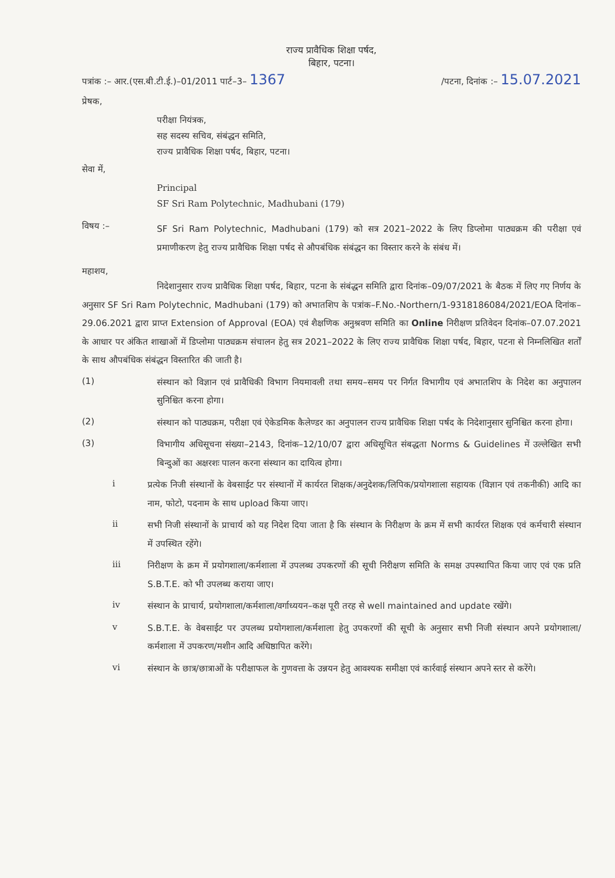राज्य प्रावैधिक शिक्षा पर्षद,
बिहार, पटना।
पत्रांक :– आर.(एस.बी.टी.ई.)–01/2011 पार्ट–3– 1367 /पटना, दिनांक :– 15.07.2021
प्रेषक,
परीक्षा नियंत्रक,
सह सदस्य सचिव, संबंद्धन समिति,
राज्य प्रावैधिक शिक्षा पर्षद, बिहार, पटना।
सेवा में,
Principal
SF Sri Ram Polytechnic, Madhubani (179)
विषय :–
SF Sri Ram Polytechnic, Madhubani (179) को सत्र 2021–2022 के लिए डिप्लोमा पाठ्यक्रम की परीक्षा एवं प्रमाणीकरण हेतु राज्य प्रावैधिक शिक्षा पर्षद से औपबंधिक संबंद्धन का विस्तार करने के संबंध में।
महाशय,
निदेशानुसार राज्य प्रावैधिक शिक्षा पर्षद, बिहार, पटना के संबंद्धन समिति द्वारा दिनांक–09/07/2021 के बैठक में लिए गए निर्णय के अनुसार SF Sri Ram Polytechnic, Madhubani (179) को अभातशिप के पत्रांक–F.No.-Northern/1-9318186084/2021/EOA दिनांक–29.06.2021 द्वारा प्राप्त Extension of Approval (EOA) एवं शैक्षणिक अनुश्रवण समिति का Online निरीक्षण प्रतिवेदन दिनांक–07.07.2021 के आधार पर अंकित शाखाओं में डिप्लोमा पाठ्यक्रम संचालन हेतु सत्र 2021–2022 के लिए राज्य प्रावैधिक शिक्षा पर्षद, बिहार, पटना से निम्नलिखित शर्तों के साथ औपबंधिक संबंद्धन विस्तारित की जाती है।
(1)
संस्थान को विज्ञान एवं प्रावैधिकी विभाग नियमावली तथा समय–समय पर निर्गत विभागीय एवं अभातशिप के निदेश का अनुपालन सुनिश्चित करना होगा।
(2)
संस्थान को पाठ्यक्रम, परीक्षा एवं ऐकेडमिक कैलेण्डर का अनुपालन राज्य प्रावैधिक शिक्षा पर्षद के निदेशानुसार सुनिश्चित करना होगा।
(3)
विभागीय अधिसूचना संख्या–2143, दिनांक–12/10/07 द्वारा अधिसूचित संबद्धता Norms & Guidelines में उल्लेखित सभी बिन्दुओं का अक्षरशः पालन करना संस्थान का दायित्व होगा।
i
प्रत्येक निजी संस्थानों के वेबसाईट पर संस्थानों में कार्यरत शिक्षक/अनुदेशक/लिपिक/प्रयोगशाला सहायक (विज्ञान एवं तकनीकी) आदि का नाम, फोटो, पदनाम के साथ upload किया जाए।
ii
सभी निजी संस्थानों के प्राचार्य को यह निदेश दिया जाता है कि संस्थान के निरीक्षण के क्रम में सभी कार्यरत शिक्षक एवं कर्मचारी संस्थान में उपस्थित रहेंगे।
iii
निरीक्षण के क्रम में प्रयोगशाला/कर्मशाला में उपलब्ध उपकरणों की सूची निरीक्षण समिति के समक्ष उपस्थापित किया जाए एवं एक प्रति S.B.T.E. को भी उपलब्ध कराया जाए।
iv
संस्थान के प्राचार्य, प्रयोगशाला/कर्मशाला/वर्गाध्ययन–कक्ष पूरी तरह से well maintained and update रखेंगे।
v
S.B.T.E. के वेबसाईट पर उपलब्ध प्रयोगशाला/कर्मशाला हेतु उपकरणों की सूची के अनुसार सभी निजी संस्थान अपने प्रयोगशाला/कर्मशाला में उपकरण/मशीन आदि अधिष्ठापित करेंगे।
vi
संस्थान के छात्र/छात्राओं के परीक्षाफल के गुणवत्ता के उन्नयन हेतु आवश्यक समीक्षा एवं कार्रवाई संस्थान अपने स्तर से करेंगे।